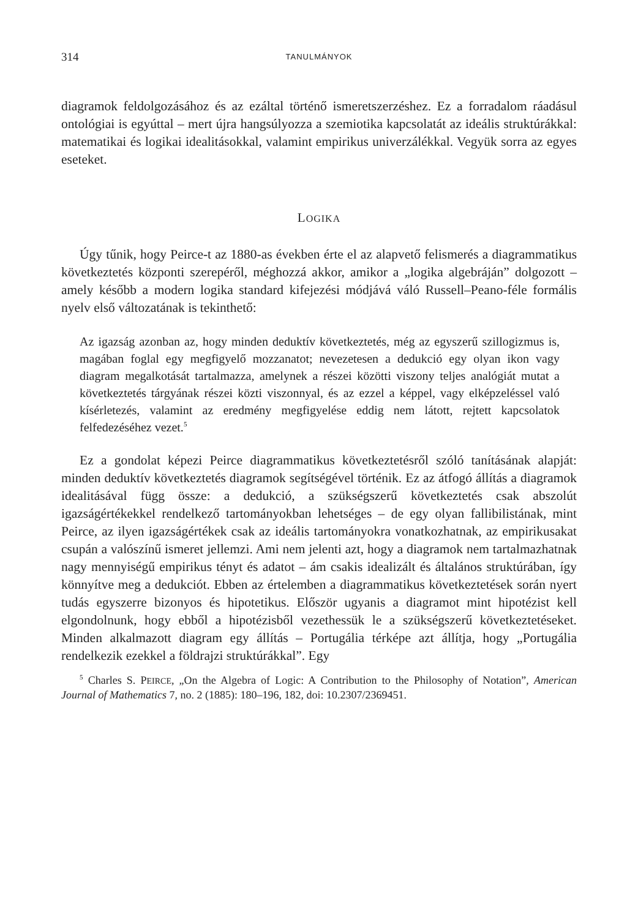314 TANULMÁNYOK
diagramok feldolgozásához és az ezáltal történő ismeretszerzéshez. Ez a forradalom ráadásul ontológiai is egyúttal – mert újra hangsúlyozza a szemiotika kapcsolatát az ideális struktúrákkal: matematikai és logikai idealitásokkal, valamint empirikus univerzálékkal. Vegyük sorra az egyes eseteket.
LOGIKA
Úgy tűnik, hogy Peirce-t az 1880-as években érte el az alapvető felismerés a diagrammatikus következtetés központi szerepéről, méghozzá akkor, amikor a „logika algebráján” dolgozott – amely később a modern logika standard kifejezési módjává váló Russell–Peano-féle formális nyelv első változatának is tekinthető:
Az igazság azonban az, hogy minden deduktív következtetés, még az egyszerű szillogizmus is, magában foglal egy megfigyelő mozzanatot; nevezetesen a dedukció egy olyan ikon vagy diagram megalkotását tartalmazza, amelynek a részei közötti viszony teljes analógiát mutat a következtetés tárgyának részei közti viszonnyal, és az ezzel a képpel, vagy elképzeléssel való kísérletezés, valamint az eredmény megfigyelése eddig nem látott, rejtett kapcsolatok felfedezéséhez vezet.<sup>5</sup>
Ez a gondolat képezi Peirce diagrammatikus következtetésről szóló tanításának alapját: minden deduktív következtetés diagramok segítségével történik. Ez az átfogó állítás a diagramok idealitásával függ össze: a dedukció, a szükségszerű következtetés csak abszolút igazságértékekkel rendelkező tartományokban lehetséges – de egy olyan fallibilistának, mint Peirce, az ilyen igazságértékek csak az ideális tartományokra vonatkozhatnak, az empirikusakat csupán a valószínű ismeret jellemzi. Ami nem jelenti azt, hogy a diagramok nem tartalmazhatnak nagy mennyiségű empirikus tényt és adatot – ám csakis idealizált és általános struktúrában, így könnyítve meg a dedukciót. Ebben az értelemben a diagrammatikus következtetések során nyert tudás egyszerre bizonyos és hipotetikus. Először ugyanis a diagramot mint hipotézist kell elgondolnunk, hogy ebből a hipotézisből vezethessük le a szükségszerű következtetéseket. Minden alkalmazott diagram egy állítás – Portugália térképe azt állítja, hogy „Portugália rendelkezik ezekkel a földrajzi struktúrákkal”. Egy
<sup>5</sup> Charles S. PEIRCE, „On the Algebra of Logic: A Contribution to the Philosophy of Notation”, American Journal of Mathematics 7, no. 2 (1885): 180–196, 182, doi: 10.2307/2369451.